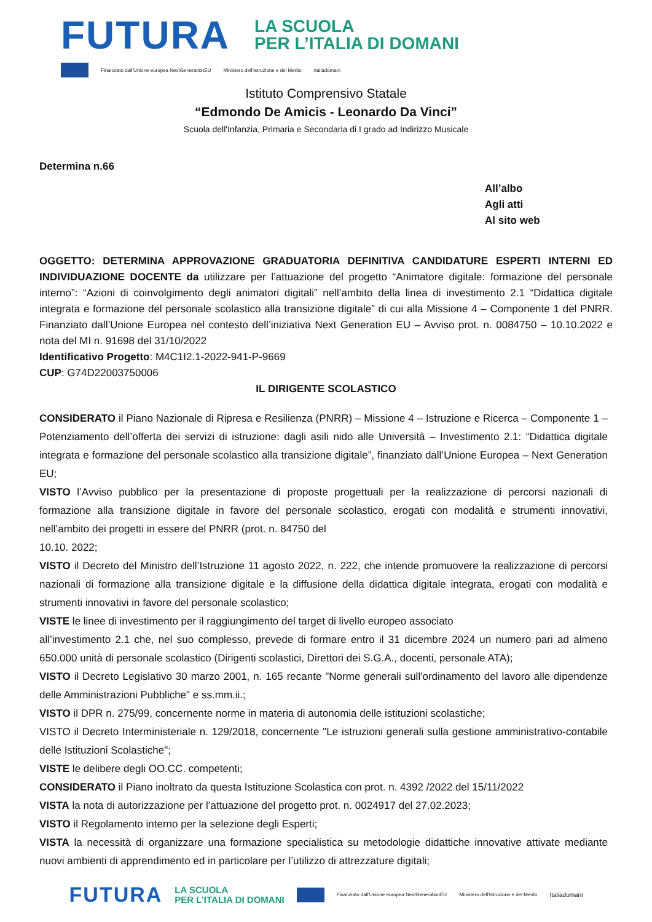FUTURA
LA SCUOLA
PER L’ITALIA DI DOMANI
Finanziato dall'Unione europea NextGenerationEU Ministero dell'Istruzione e del Merito Italiadomani
Istituto Comprensivo Statale
“Edmondo De Amicis - Leonardo Da Vinci”
Scuola dell'Infanzia, Primaria e Secondaria di I grado ad Indirizzo Musicale
Determina n.66
All’albo
Agli atti
Al sito web
OGGETTO: DETERMINA APPROVAZIONE GRADUATORIA DEFINITIVA CANDIDATURE ESPERTI INTERNI ED INDIVIDUAZIONE DOCENTE da utilizzare per l’attuazione del progetto “Animatore digitale: formazione del personale interno”: “Azioni di coinvolgimento degli animatori digitali” nell’ambito della linea di investimento 2.1 “Didattica digitale integrata e formazione del personale scolastico alla transizione digitale” di cui alla Missione 4 – Componente 1 del PNRR. Finanziato dall’Unione Europea nel contesto dell’iniziativa Next Generation EU – Avviso prot. n. 0084750 – 10.10.2022 e nota del MI n. 91698 del 31/10/2022
Identificativo Progetto: M4C1I2.1-2022-941-P-9669
CUP: G74D22003750006
IL DIRIGENTE SCOLASTICO
CONSIDERATO il Piano Nazionale di Ripresa e Resilienza (PNRR) – Missione 4 – Istruzione e Ricerca – Componente 1 – Potenziamento dell’offerta dei servizi di istruzione: dagli asili nido alle Università – Investimento 2.1: “Didattica digitale integrata e formazione del personale scolastico alla transizione digitale”, finanziato dall’Unione Europea – Next Generation EU;
VISTO l’Avviso pubblico per la presentazione di proposte progettuali per la realizzazione di percorsi nazionali di formazione alla transizione digitale in favore del personale scolastico, erogati con modalità e strumenti innovativi, nell’ambito dei progetti in essere del PNRR (prot. n. 84750 del
10.10. 2022;
VISTO il Decreto del Ministro dell’Istruzione 11 agosto 2022, n. 222, che intende promuovere la realizzazione di percorsi nazionali di formazione alla transizione digitale e la diffusione della didattica digitale integrata, erogati con modalità e strumenti innovativi in favore del personale scolastico;
VISTE le linee di investimento per il raggiungimento del target di livello europeo associato
all’investimento 2.1 che, nel suo complesso, prevede di formare entro il 31 dicembre 2024 un numero pari ad almeno 650.000 unità di personale scolastico (Dirigenti scolastici, Direttori dei S.G.A., docenti, personale ATA);
VISTO il Decreto Legislativo 30 marzo 2001, n. 165 recante "Norme generali sull'ordinamento del lavoro alle dipendenze delle Amministrazioni Pubbliche" e ss.mm.ii.;
VISTO il DPR n. 275/99, concernente norme in materia di autonomia delle istituzioni scolastiche;
VISTO il Decreto Interministeriale n. 129/2018, concernente "Le istruzioni generali sulla gestione amministrativo-contabile delle Istituzioni Scolastiche";
VISTE le delibere degli OO.CC. competenti;
CONSIDERATO il Piano inoltrato da questa Istituzione Scolastica con prot. n. 4392 /2022 del 15/11/2022
VISTA la nota di autorizzazione per l’attuazione del progetto prot. n. 0024917 del 27.02.2023;
VISTO il Regolamento interno per la selezione degli Esperti;
VISTA la necessità di organizzare una formazione specialistica su metodologie didattiche innovative attivate mediante nuovi ambienti di apprendimento ed in particolare per l’utilizzo di attrezzature digitali;
FUTURA LA SCUOLA
PER L’ITALIA DI DOMANI
Finanziato dall'Unione europea NextGenerationEU Ministero dell'Istruzione e del Merito Italiadomani